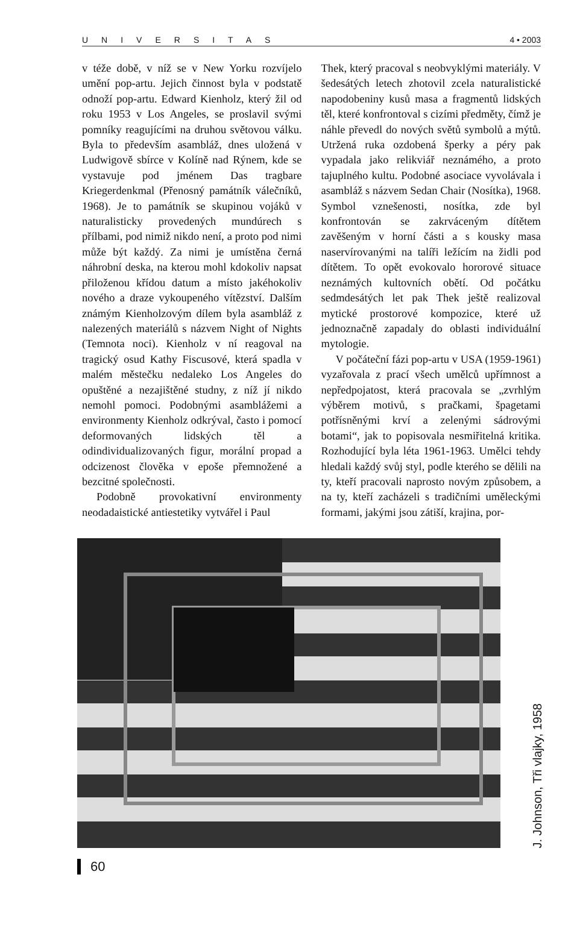UNIVERSITAS 4 • 2003
v téže době, v níž se v New Yorku rozvíjelo umění pop-artu. Jejich činnost byla v podstatě odnoží pop-artu. Edward Kienholz, který žil od roku 1953 v Los Angeles, se proslavil svými pomníky reagujícími na druhou světovou válku. Byla to především asambláž, dnes uložená v Ludwigově sbírce v Kolíně nad Rýnem, kde se vystavuje pod jménem Das tragbare Kriegerdenkmal (Přenosný památník válečníků, 1968). Je to památník se skupinou vojáků v naturalisticky provedených mundúrech s přílbami, pod nimiž nikdo není, a proto pod nimi může být každý. Za nimi je umístěna černá náhrobní deska, na kterou mohl kdokoliv napsat přiloženou křídou datum a místo jakéhokoliv nového a draze vykoupeného vítězství. Dalším známým Kienholzovým dílem byla asambláž z nalezených materiálů s názvem Night of Nights (Temnota noci). Kienholz v ní reagoval na tragický osud Kathy Fiscusové, která spadla v malém městečku nedaleko Los Angeles do opuštěné a nezajištěné studny, z níž jí nikdo nemohl pomoci. Podobnými asamblážemi a environmenty Kienholz odkrýval, často i pomocí deformovaných lidských těl a odindividualizovaných figur, morální propad a odcizenost člověka v epoše přemnožené a bezcitné společnosti.
Podobně provokativní environmenty neodadaistické antiestetiky vytvářel i Paul
Thek, který pracoval s neobvyklými materiály. V šedesátých letech zhotovil zcela naturalistické napodobeniny kusů masa a fragmentů lidských těl, které konfrontoval s cizími předměty, čímž je náhle převedl do nových světů symbolů a mýtů. Utržená ruka ozdobená šperky a péry pak vypadala jako relikviář neznámého, a proto tajuplného kultu. Podobné asociace vyvolávala i asambláž s názvem Sedan Chair (Nosítka), 1968. Symbol vznešenosti, nosítka, zde byl konfrontován se zakrváceným dítětem zavěšeným v horní části a s kousky masa naservírovanými na talíři ležícím na židli pod dítětem. To opět evokovalo hororové situace neznámých kultovních obětí. Od počátku sedmdesátých let pak Thek ještě realizoval mytické prostorové kompozice, které už jednoznačně zapadaly do oblasti individuální mytologie.
V počáteční fázi pop-artu v USA (1959-1961) vyzařovala z prací všech umělců upřímnost a nepředpojatost, která pracovala se „zvrhlým výběrem motivů, s pračkami, špagetami potřísněnými krví a zelenými sádrovými botami“, jak to popisovala nesmiřitelná kritika. Rozhodující byla léta 1961-1963. Umělci tehdy hledali každý svůj styl, podle kterého se dělili na ty, kteří pracovali naprosto novým způsobem, a na ty, kteří zacházeli s tradičními uměleckými formami, jakými jsou zátiší, krajina, por-
J. Johnson, Tři vlajky, 1958
60